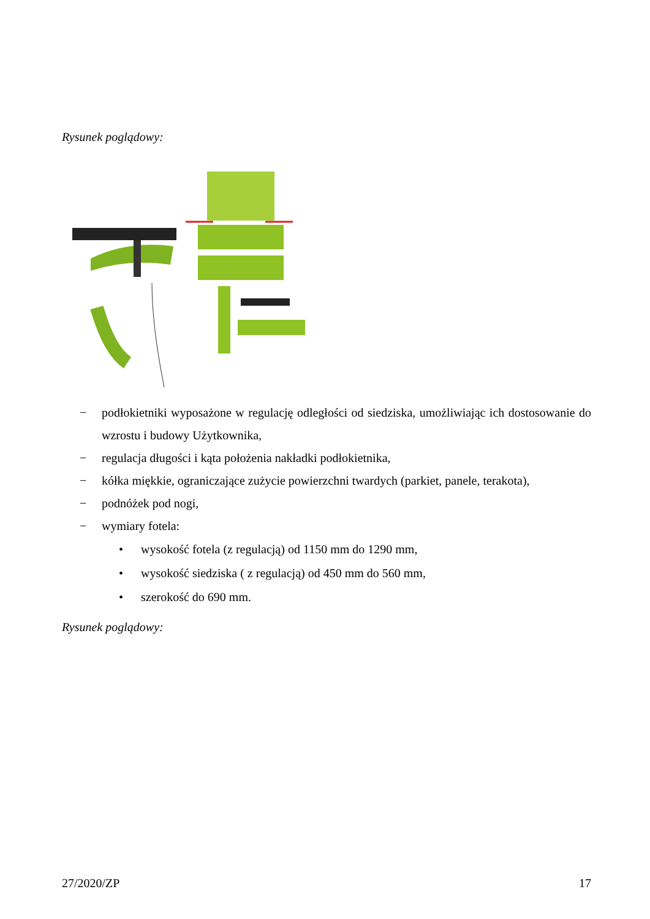Rysunek poglądowy:
− podłokietniki wyposażone w regulację odległości od siedziska, umożliwiając ich dostosowanie do wzrostu i budowy Użytkownika,
− regulacja długości i kąta położenia nakładki podłokietnika,
− kółka miękkie, ograniczające zużycie powierzchni twardych (parkiet, panele, terakota),
− podnóżek pod nogi,
− wymiary fotela:
• wysokość fotela (z regulacją) od 1150 mm do 1290 mm,
• wysokość siedziska ( z regulacją) od 450 mm do 560 mm,
• szerokość do 690 mm.
Rysunek poglądowy:
27/2020/ZP 17